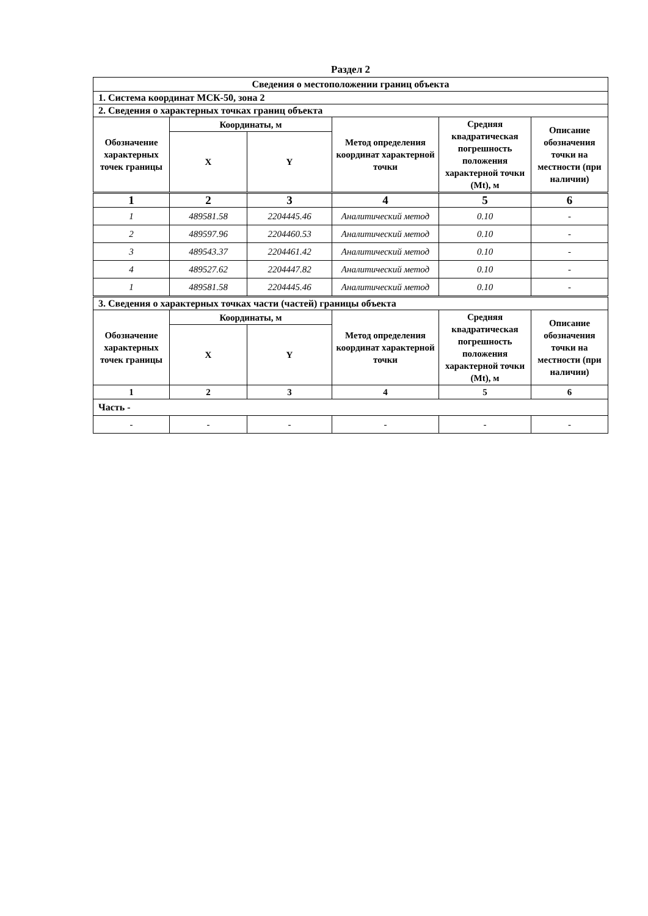Раздел 2
| Сведения о местоположении границ объекта | | | | | |
| --- | --- | --- | --- | --- | --- |
| 1. Система координат МСК-50, зона 2 | | | | | |
| 2. Сведения о характерных точках границ объекта | | | | | |
| Обозначение характерных точек границы | Координаты, м | | Метод определения координат характерной точки | Средняя квадратическая погрешность положения характерной точки (Mt), м | Описание обозначения точки на местности (при наличии) |
| | X | Y | | | |
| 1 | 2 | 3 | 4 | 5 | 6 |
| 1 | 489581.58 | 2204445.46 | Аналитический метод | 0.10 | - |
| 2 | 489597.96 | 2204460.53 | Аналитический метод | 0.10 | - |
| 3 | 489543.37 | 2204461.42 | Аналитический метод | 0.10 | - |
| 4 | 489527.62 | 2204447.82 | Аналитический метод | 0.10 | - |
| 1 | 489581.58 | 2204445.46 | Аналитический метод | 0.10 | - |
| 3. Сведения о характерных точках части (частей) границы объекта | | | | | |
| Обозначение характерных точек границы | Координаты, м | | Метод определения координат характерной точки | Средняя квадратическая погрешность положения характерной точки (Mt), м | Описание обозначения точки на местности (при наличии) |
| | X | Y | | | |
| 1 | 2 | 3 | 4 | 5 | 6 |
| Часть - | | | | | |
| - | - | - | - | - | - |